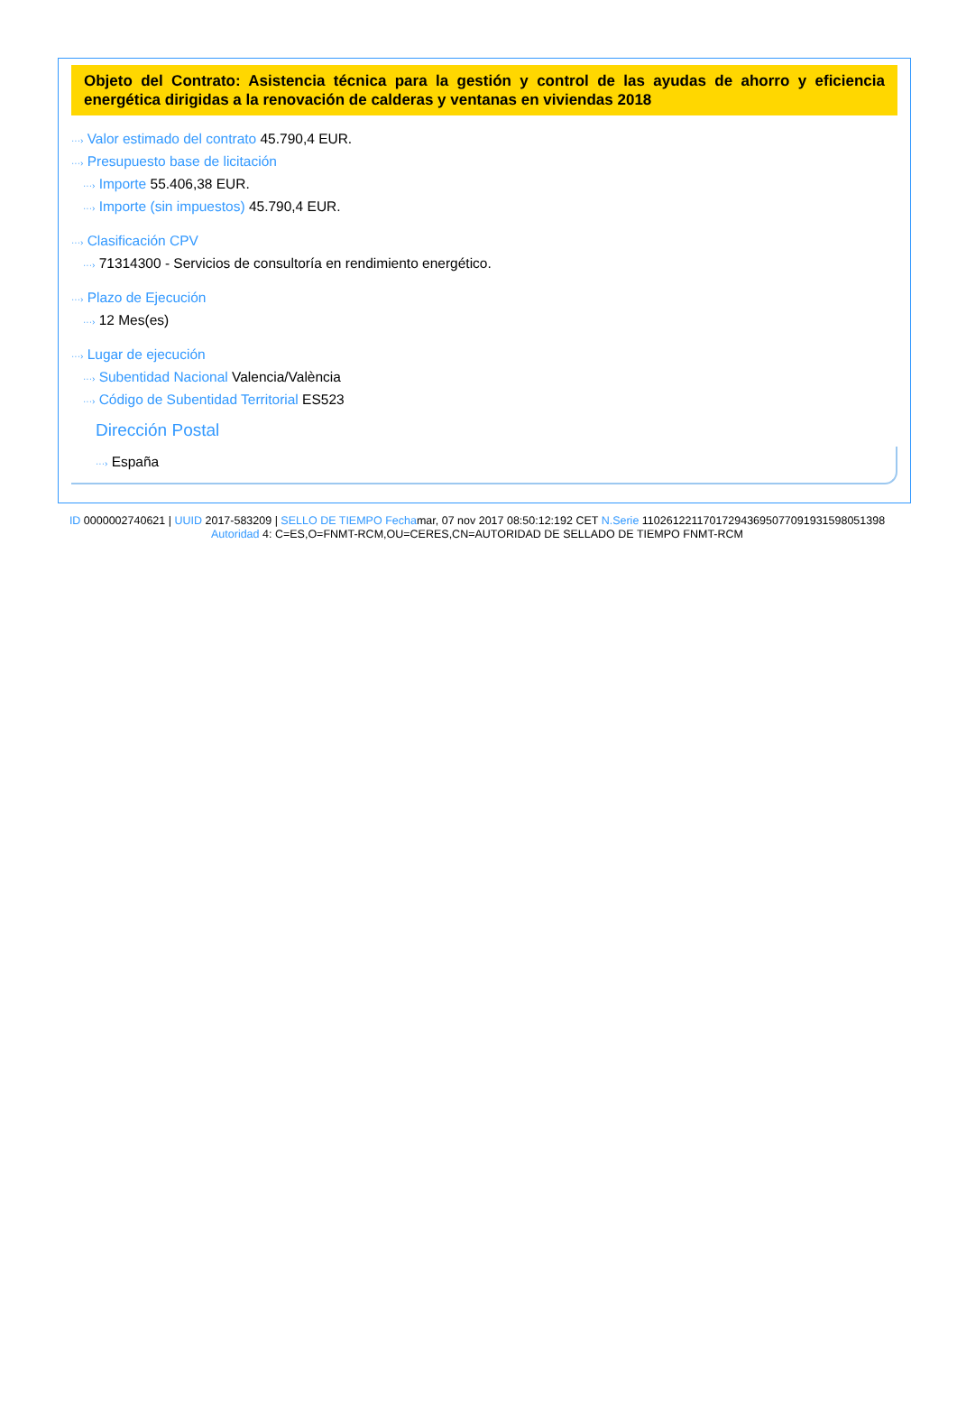Objeto del Contrato: Asistencia técnica para la gestión y control de las ayudas de ahorro y eficiencia energética dirigidas a la renovación de calderas y ventanas en viviendas 2018
···› Valor estimado del contrato 45.790,4 EUR.
···› Presupuesto base de licitación
···› Importe 55.406,38 EUR.
···› Importe (sin impuestos) 45.790,4 EUR.
···› Clasificación CPV
···› 71314300 - Servicios de consultoría en rendimiento energético.
···› Plazo de Ejecución
···› 12 Mes(es)
···› Lugar de ejecución
···› Subentidad Nacional Valencia/València
···› Código de Subentidad Territorial ES523
Dirección Postal
···› España
ID 0000002740621 | UUID 2017-583209 | SELLO DE TIEMPO Fechamar, 07 nov 2017 08:50:12:192 CET N.Serie 110261221170172943695077091931598051398 Autoridad 4: C=ES,O=FNMT-RCM,OU=CERES,CN=AUTORIDAD DE SELLADO DE TIEMPO FNMT-RCM